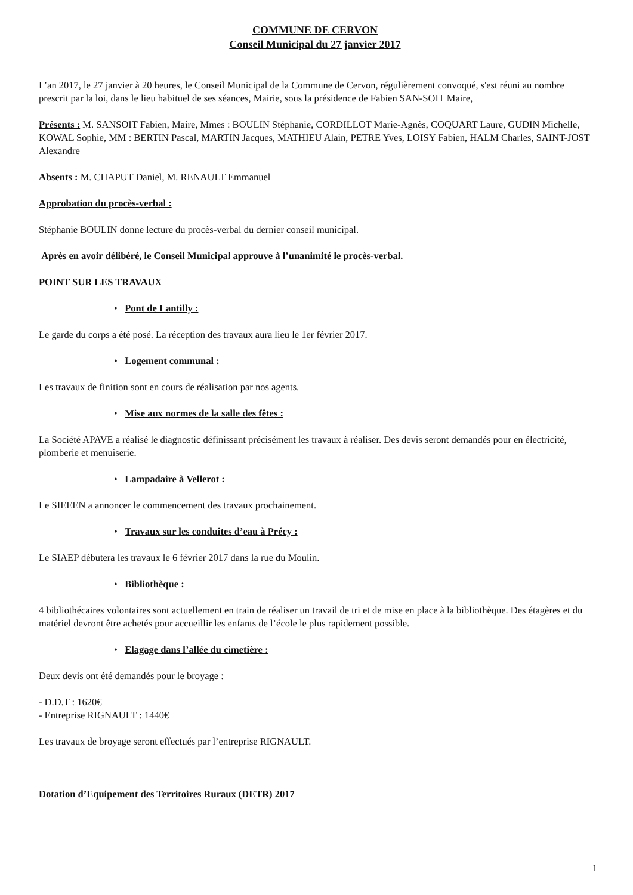COMMUNE DE CERVON
Conseil Municipal du 27 janvier 2017
L’an 2017, le 27 janvier à 20 heures, le Conseil Municipal de la Commune de Cervon, régulièrement convoqué, s'est réuni au nombre prescrit par la loi, dans le lieu habituel de ses séances, Mairie, sous la présidence de Fabien SAN-SOIT Maire,
Présents : M. SANSOIT Fabien, Maire, Mmes : BOULIN Stéphanie, CORDILLOT Marie-Agnès, COQUART Laure, GUDIN Michelle, KOWAL Sophie, MM : BERTIN Pascal, MARTIN Jacques, MATHIEU Alain, PETRE Yves, LOISY Fabien, HALM Charles, SAINT-JOST Alexandre
Absents : M. CHAPUT Daniel, M. RENAULT Emmanuel
Approbation du procès-verbal :
Stéphanie BOULIN donne lecture du procès-verbal du dernier conseil municipal.
Après en avoir délibéré, le Conseil Municipal approuve à l’unanimité le procès-verbal.
POINT SUR LES TRAVAUX
• Pont de Lantilly :
Le garde du corps a été posé. La réception des travaux aura lieu le 1er février 2017.
• Logement communal :
Les travaux de finition sont en cours de réalisation par nos agents.
• Mise aux normes de la salle des fêtes :
La Société APAVE a réalisé le diagnostic définissant précisément les travaux à réaliser. Des devis seront demandés pour en électricité, plomberie et menuiserie.
• Lampadaire à Vellerot :
Le SIEEEN a annoncer le commencement des travaux prochainement.
• Travaux sur les conduites d’eau à Précy :
Le SIAEP débutera les travaux le 6 février 2017 dans la rue du Moulin.
• Bibliothèque :
4 bibliothécaires volontaires sont actuellement en train de réaliser un travail de tri et de mise en place à la bibliothèque. Des étagères et du matériel devront être achetés pour accueillir les enfants de l’école le plus rapidement possible.
• Elagage dans l’allée du cimetière :
Deux devis ont été demandés pour le broyage :
- D.D.T : 1620€
- Entreprise RIGNAULT : 1440€
Les travaux de broyage seront effectués par l’entreprise RIGNAULT.
Dotation d’Equipement des Territoires Ruraux (DETR) 2017
1